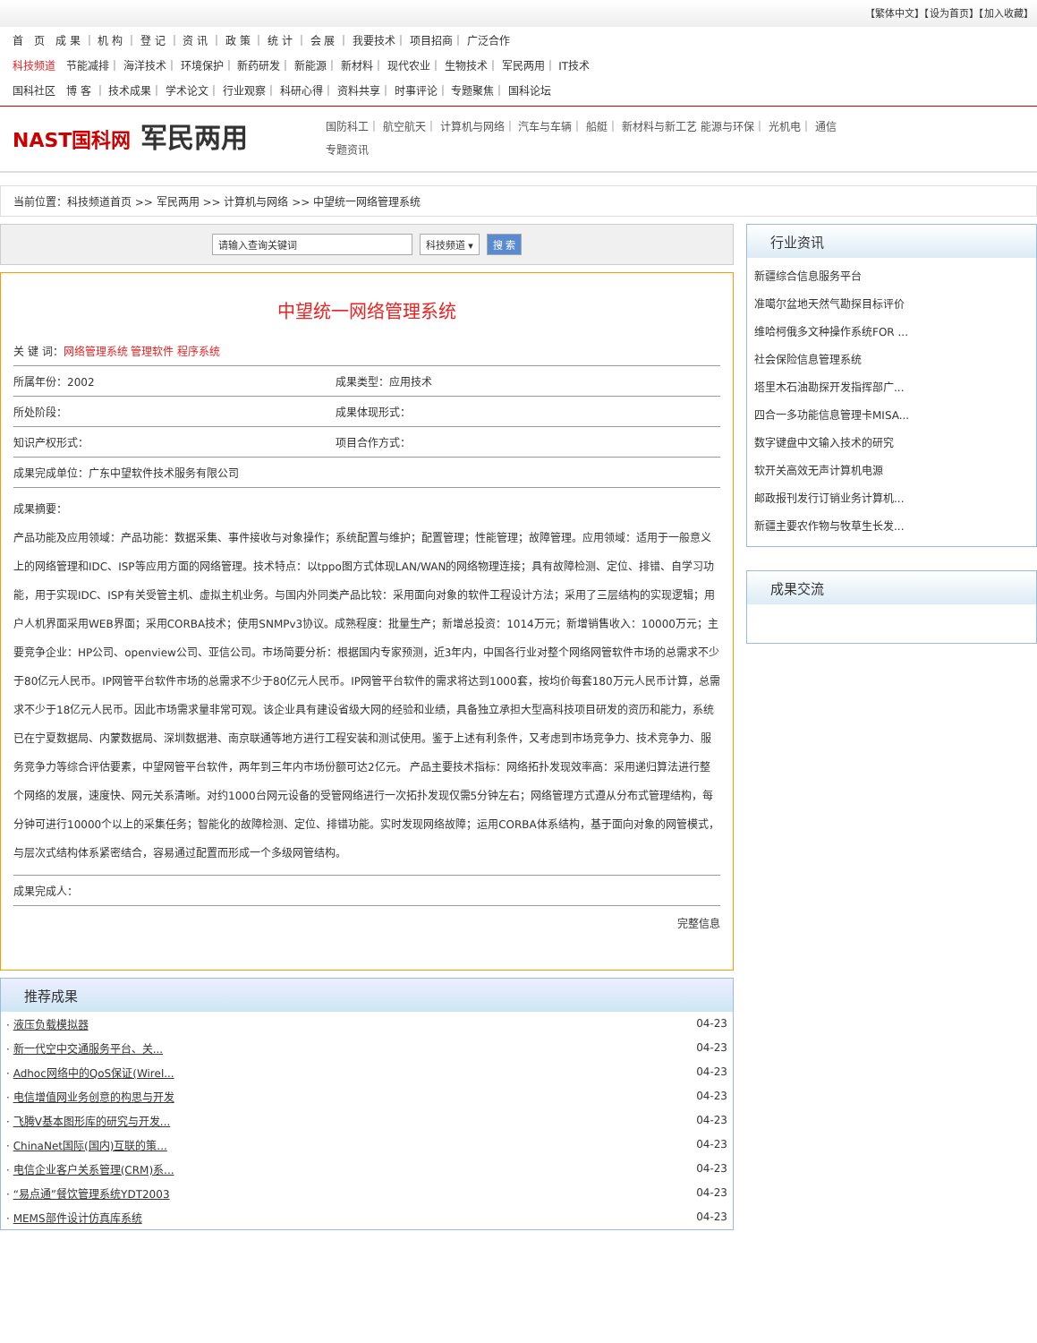【繁体中文】【设为首页】【加入收藏】
首　页　成 果 ｜ 机 构 ｜ 登 记 ｜ 资 讯 ｜ 政 策 ｜ 统 计 ｜ 会 展 ｜ 我要技术｜ 项目招商｜ 广泛合作
科技频道　节能减排｜ 海洋技术｜ 环境保护｜ 新药研发｜ 新能源｜ 新材料｜ 现代农业｜ 生物技术｜ 军民两用｜ IT技术
国科社区　博 客 ｜ 技术成果｜ 学术论文｜ 行业观察｜ 科研心得｜ 资料共享｜ 时事评论｜ 专题聚焦｜ 国科论坛
NAST国科网 军民两用
国防科工｜ 航空航天｜ 计算机与网络｜ 汽车与车辆｜ 船艇｜ 新材料与新工艺 能源与环保｜ 光机电｜ 通信
专题资讯
当前位置：科技频道首页 >> 军民两用 >> 计算机与网络 >> 中望统一网络管理系统
请输入查询关键词 科技频道 ▾ 搜 索
中望统一网络管理系统
| 关 键 词： 网络管理系统 管理软件 程序系统 | |
| 所属年份：2002 | 成果类型：应用技术 |
| 所处阶段： | 成果体现形式： |
| 知识产权形式： | 项目合作方式： |
| 成果完成单位：广东中望软件技术服务有限公司 | |
成果摘要：
产品功能及应用领域：产品功能：数据采集、事件接收与对象操作；系统配置与维护；配置管理；性能管理；故障管理。应用领域：适用于一般意义上的网络管理和IDC、ISP等应用方面的网络管理。技术特点：以tppo图方式体现LAN/WAN的网络物理连接；具有故障检测、定位、排错、自学习功能，用于实现IDC、ISP有关受管主机、虚拟主机业务。与国内外同类产品比较：采用面向对象的软件工程设计方法；采用了三层结构的实现逻辑；用户人机界面采用WEB界面；采用CORBA技术；使用SNMPv3协议。成熟程度：批量生产；新增总投资：1014万元；新增销售收入：10000万元；主要竞争企业：HP公司、openview公司、亚信公司。市场简要分析：根据国内专家预测，近3年内，中国各行业对整个网络网管软件市场的总需求不少于80亿元人民币。IP网管平台软件市场的总需求不少于80亿元人民币。IP网管平台软件的需求将达到1000套，按均价每套180万元人民币计算，总需求不少于18亿元人民币。因此市场需求量非常可观。该企业具有建设省级大网的经验和业绩，具备独立承担大型高科技项目研发的资历和能力，系统已在宁夏数据局、内蒙数据局、深圳数据港、南京联通等地方进行工程安装和测试使用。鉴于上述有利条件，又考虑到市场竞争力、技术竞争力、服务竞争力等综合评估要素，中望网管平台软件，两年到三年内市场份额可达2亿元。 产品主要技术指标：网络拓扑发现效率高：采用递归算法进行整个网络的发展，速度快、网元关系清晰。对约1000台网元设备的受管网络进行一次拓扑发现仅需5分钟左右；网络管理方式遵从分布式管理结构，每分钟可进行10000个以上的采集任务；智能化的故障检测、定位、排错功能。实时发现网络故障；运用CORBA体系结构，基于面向对象的网管模式，与层次式结构体系紧密结合，容易通过配置而形成一个多级网管结构。
| 成果完成人： |
完整信息
推荐成果
| · 液压负载模拟器 | 04-23 |
| · 新一代空中交通服务平台、关... | 04-23 |
| · Adhoc网络中的QoS保证(Wirel... | 04-23 |
| · 电信增值网业务创意的构思与开发 | 04-23 |
| · 飞腾V基本图形库的研究与开发... | 04-23 |
| · ChinaNet国际(国内)互联的策... | 04-23 |
| · 电信企业客户关系管理(CRM)系... | 04-23 |
| · “易点通”餐饮管理系统YDT2003 | 04-23 |
| · MEMS部件设计仿真库系统 | 04-23 |
行业资讯
新疆综合信息服务平台
准噶尔盆地天然气勘探目标评价
维哈柯俄多文种操作系统FOR ...
社会保险信息管理系统
塔里木石油勘探开发指挥部广...
四合一多功能信息管理卡MISA...
数字键盘中文输入技术的研究
软开关高效无声计算机电源
邮政报刊发行订销业务计算机...
新疆主要农作物与牧草生长发...
成果交流